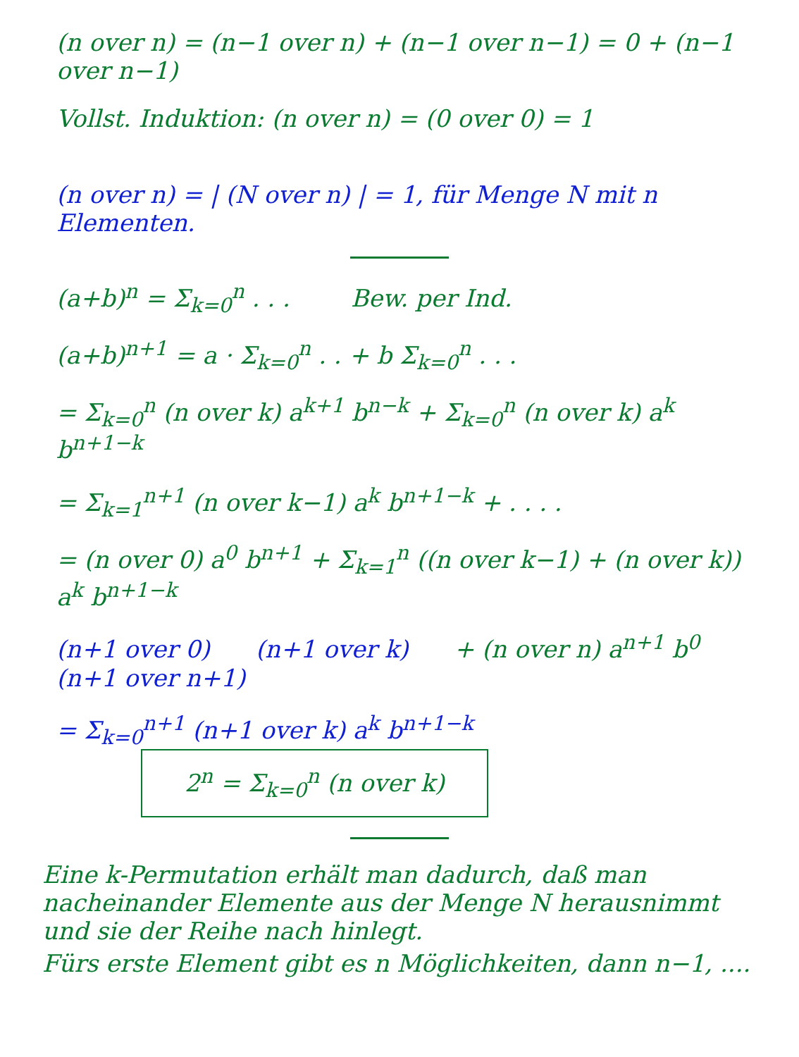(n over n) = (n−1 over n) + (n−1 over n−1) = 0 + (n−1 over n−1)
Vollst. Induktion: (n over n) = (0 over 0) = 1
(n over n) = | (N over n) | = 1, für Menge N mit n Elementen.
(a+b)<sup>n</sup> = Σ<sub>k=0</sub><sup>n</sup> . . . Bew. per Ind.
(a+b)<sup>n+1</sup> = a · Σ<sub>k=0</sub><sup>n</sup> . . + b Σ<sub>k=0</sub><sup>n</sup> . . .
= Σ<sub>k=0</sub><sup>n</sup> (n over k) a<sup>k+1</sup> b<sup>n−k</sup> + Σ<sub>k=0</sub><sup>n</sup> (n over k) a<sup>k</sup> b<sup>n+1−k</sup>
= Σ<sub>k=1</sub><sup>n+1</sup> (n over k−1) a<sup>k</sup> b<sup>n+1−k</sup> + . . . .
= (n over 0) a<sup>0</sup> b<sup>n+1</sup> + Σ<sub>k=1</sub><sup>n</sup> ((n over k−1) + (n over k)) a<sup>k</sup> b<sup>n+1−k</sup>
(n+1 over 0) (n+1 over k) + (n over n) a<sup>n+1</sup> b<sup>0</sup> (n+1 over n+1)
= Σ<sub>k=0</sub><sup>n+1</sup> (n+1 over k) a<sup>k</sup> b<sup>n+1−k</sup> 2<sup>n</sup> = Σ<sub>k=0</sub><sup>n</sup> (n over k)
Eine k-Permutation erhält man dadurch, daß man nacheinander Elemente aus der Menge N herausnimmt und sie der Reihe nach hinlegt.
Fürs erste Element gibt es n Möglichkeiten, dann n−1, ....